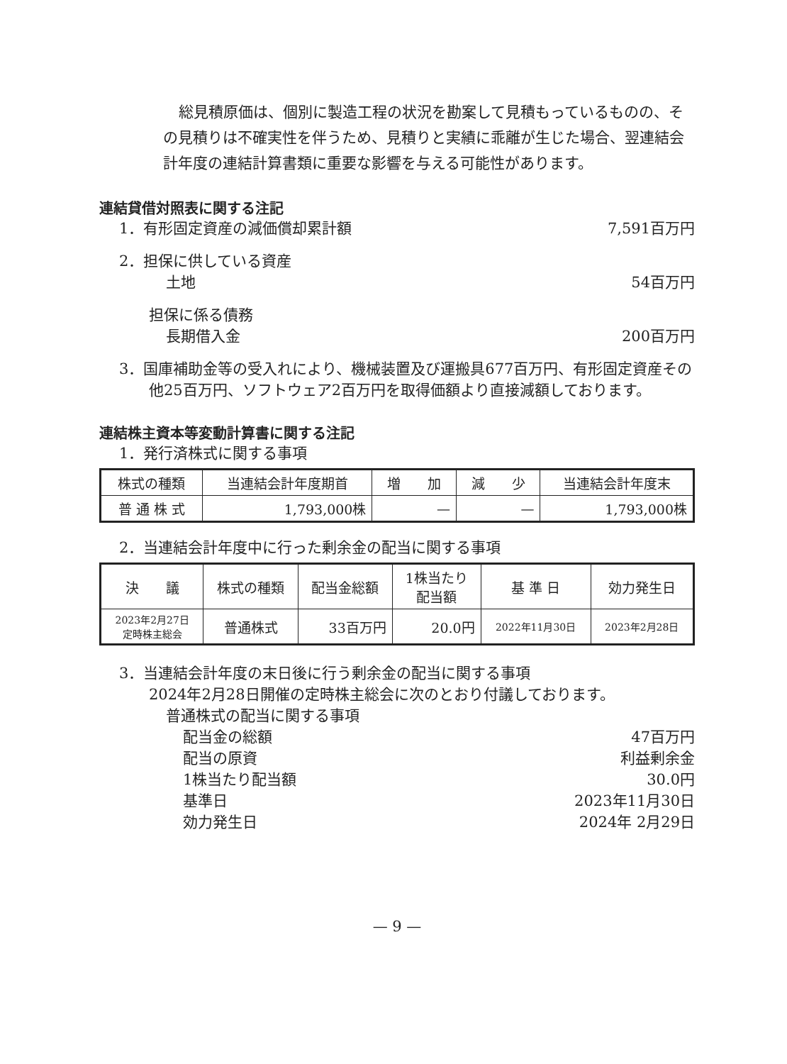総見積原価は、個別に製造工程の状況を勘案して見積もっているものの、その見積りは不確実性を伴うため、見積りと実績に乖離が生じた場合、翌連結会計年度の連結計算書類に重要な影響を与える可能性があります。
連結貸借対照表に関する注記
1．有形固定資産の減価償却累計額 7,591百万円
2．担保に供している資産
土地 54百万円
担保に係る債務
長期借入金 200百万円
3．国庫補助金等の受入れにより、機械装置及び運搬具677百万円、有形固定資産その他25百万円、ソフトウェア2百万円を取得価額より直接減額しております。
連結株主資本等変動計算書に関する注記
1．発行済株式に関する事項
| 株式の種類 | 当連結会計年度期首 | 増 加 | 減 少 | 当連結会計年度末 |
| 普 通 株 式 | 1,793,000株 | — | — | 1,793,000株 |
2．当連結会計年度中に行った剰余金の配当に関する事項
| 決 議 | 株式の種類 | 配当金総額 | 1株当たり 配当額 | 基 準 日 | 効力発生日 |
| 2023年2月27日 定時株主総会 | 普通株式 | 33百万円 | 20.0円 | 2022年11月30日 | 2023年2月28日 |
3．当連結会計年度の末日後に行う剰余金の配当に関する事項
2024年2月28日開催の定時株主総会に次のとおり付議しております。
普通株式の配当に関する事項
配当金の総額 47百万円
配当の原資 利益剰余金
1株当たり配当額 30.0円
基準日 2023年11月30日
効力発生日 2024年 2月29日
— 9 —